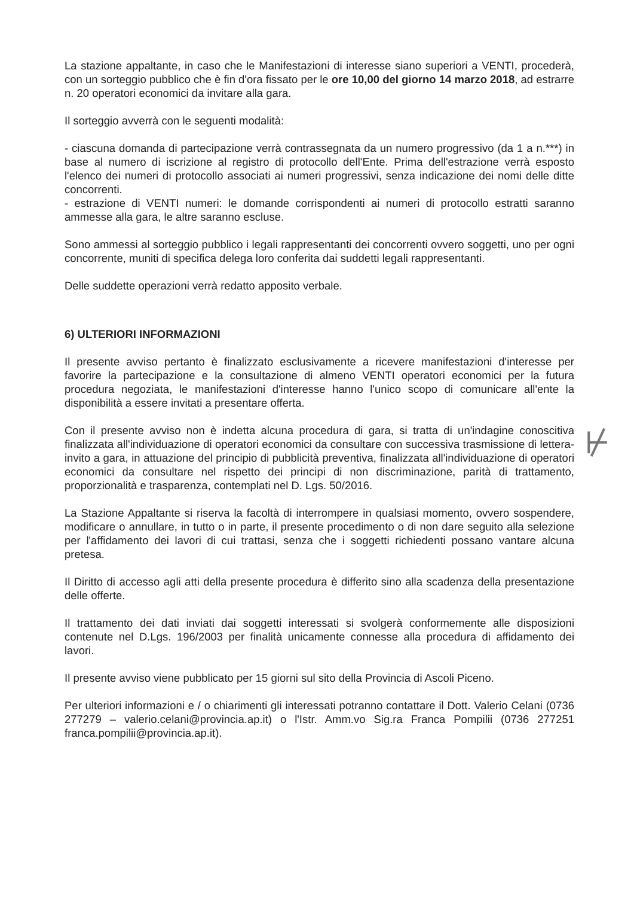La stazione appaltante, in caso che le Manifestazioni di interesse siano superiori a VENTI, procederà, con un sorteggio pubblico che è fin d'ora fissato per le ore 10,00 del giorno 14 marzo 2018, ad estrarre n. 20 operatori economici da invitare alla gara.
Il sorteggio avverrà con le seguenti modalità:
- ciascuna domanda di partecipazione verrà contrassegnata da un numero progressivo (da 1 a n.***) in base al numero di iscrizione al registro di protocollo dell'Ente. Prima dell'estrazione verrà esposto l'elenco dei numeri di protocollo associati ai numeri progressivi, senza indicazione dei nomi delle ditte concorrenti.
- estrazione di VENTI numeri: le domande corrispondenti ai numeri di protocollo estratti saranno ammesse alla gara, le altre saranno escluse.
Sono ammessi al sorteggio pubblico i legali rappresentanti dei concorrenti ovvero soggetti, uno per ogni concorrente, muniti di specifica delega loro conferita dai suddetti legali rappresentanti.
Delle suddette operazioni verrà redatto apposito verbale.
6) ULTERIORI INFORMAZIONI
Il presente avviso pertanto è finalizzato esclusivamente a ricevere manifestazioni d'interesse per favorire la partecipazione e la consultazione di almeno VENTI operatori economici per la futura procedura negoziata, le manifestazioni d'interesse hanno l'unico scopo di comunicare all'ente la disponibilità a essere invitati a presentare offerta.
Con il presente avviso non è indetta alcuna procedura di gara, si tratta di un'indagine conoscitiva finalizzata all'individuazione di operatori economici da consultare con successiva trasmissione di lettera-invito a gara, in attuazione del principio di pubblicità preventiva, finalizzata all'individuazione di operatori economici da consultare nel rispetto dei principi di non discriminazione, parità di trattamento, proporzionalità e trasparenza, contemplati nel D. Lgs. 50/2016.
La Stazione Appaltante si riserva la facoltà di interrompere in qualsiasi momento, ovvero sospendere, modificare o annullare, in tutto o in parte, il presente procedimento o di non dare seguito alla selezione per l'affidamento dei lavori di cui trattasi, senza che i soggetti richiedenti possano vantare alcuna pretesa.
Il Diritto di accesso agli atti della presente procedura è differito sino alla scadenza della presentazione delle offerte.
Il trattamento dei dati inviati dai soggetti interessati si svolgerà conformemente alle disposizioni contenute nel D.Lgs. 196/2003 per finalità unicamente connesse alla procedura di affidamento dei lavori.
Il presente avviso viene pubblicato per 15 giorni sul sito della Provincia di Ascoli Piceno.
Per ulteriori informazioni e / o chiarimenti gli interessati potranno contattare il Dott. Valerio Celani (0736 277279 – valerio.celani@provincia.ap.it) o l'Istr. Amm.vo Sig.ra Franca Pompilii (0736 277251 franca.pompilii@provincia.ap.it).
⊬